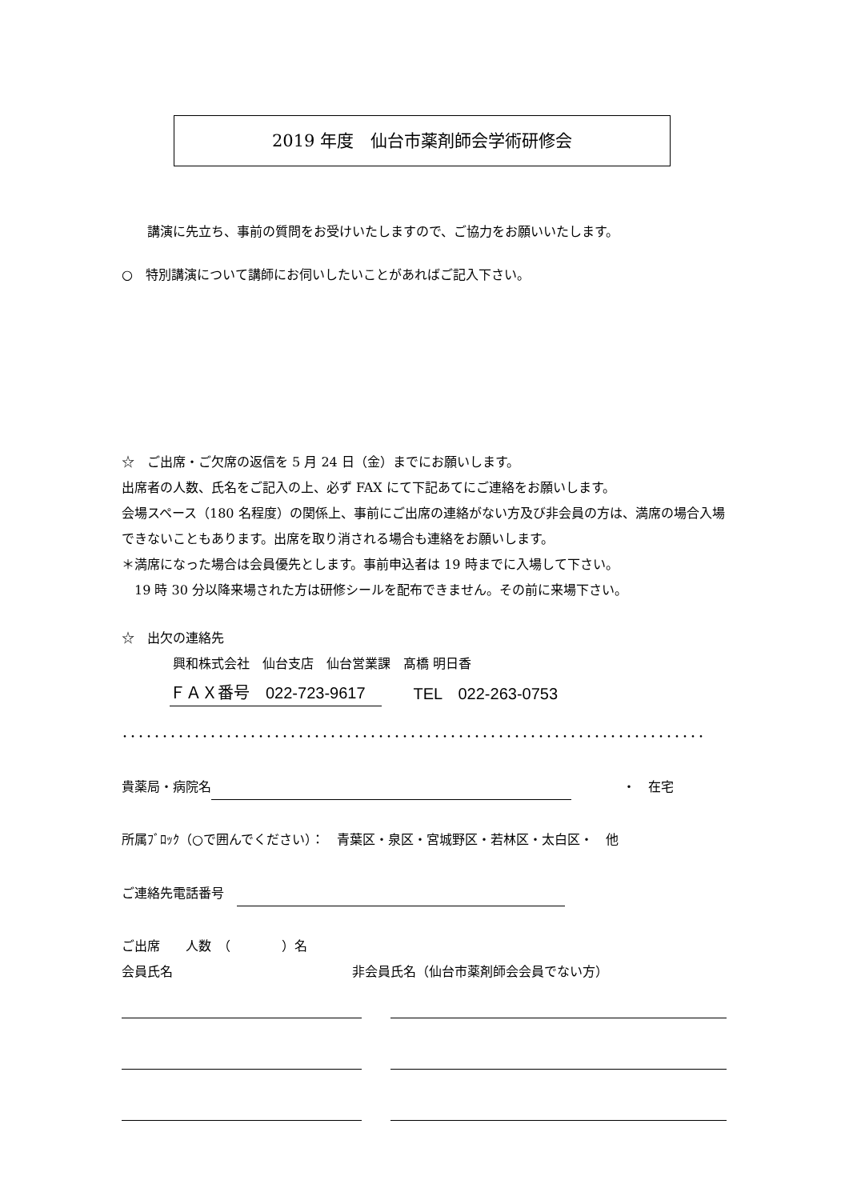2019 年度　仙台市薬剤師会学術研修会
　　講演に先立ち、事前の質問をお受けいたしますので、ご協力をお願いいたします。
○　特別講演について講師にお伺いしたいことがあればご記入下さい。
☆　ご出席・ご欠席の返信を 5 月 24 日（金）までにお願いします。
出席者の人数、氏名をご記入の上、必ず FAX にて下記あてにご連絡をお願いします。
会場スペース（180 名程度）の関係上、事前にご出席の連絡がない方及び非会員の方は、満席の場合入場できないこともあります。出席を取り消される場合も連絡をお願いします。
＊満席になった場合は会員優先とします。事前申込者は 19 時までに入場して下さい。
　19 時 30 分以降来場された方は研修シールを配布できません。その前に来場下さい。
☆　出欠の連絡先
　　　　興和株式会社　仙台支店　仙台営業課　髙橋 明日香
　　　ＦＡＸ番号　022-723-9617　　　TEL　022-263-0753
･････････････････････････････････････････････････････････････････････････
貴薬局・病院名 　　　　・　在宅
所属ﾌﾞﾛｯｸ（○で囲んでください）：　青葉区・泉区・宮城野区・若林区・太白区・　他
ご連絡先電話番号　
ご出席　　人数　（　　　　）名
会員氏名　　　　　　　　　　　　　　非会員氏名（仙台市薬剤師会会員でない方）